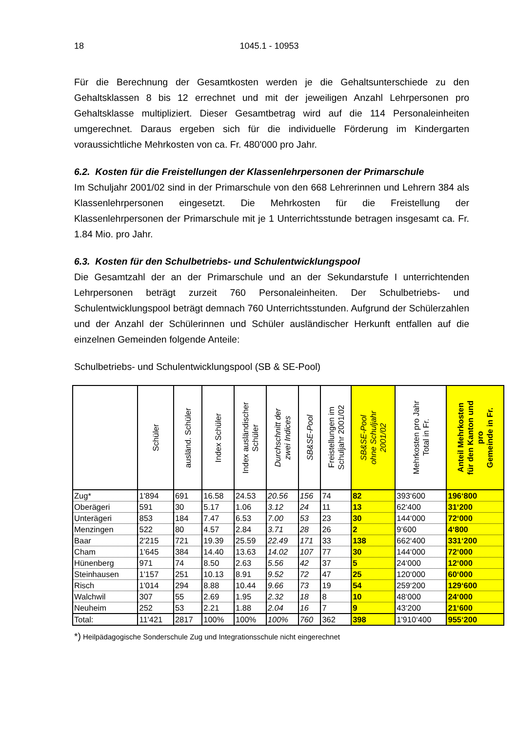18 1045.1 - 10953
Für die Berechnung der Gesamtkosten werden je die Gehaltsunterschiede zu den Gehaltsklassen 8 bis 12 errechnet und mit der jeweiligen Anzahl Lehrpersonen pro Gehaltsklasse multipliziert. Dieser Gesamtbetrag wird auf die 114 Personaleinheiten umgerechnet. Daraus ergeben sich für die individuelle Förderung im Kindergarten voraussichtliche Mehrkosten von ca. Fr. 480'000 pro Jahr.
6.2. Kosten für die Freistellungen der Klassenlehrpersonen der Primarschule
Im Schuljahr 2001/02 sind in der Primarschule von den 668 Lehrerinnen und Lehrern 384 als Klassenlehrpersonen eingesetzt. Die Mehrkosten für die Freistellung der Klassenlehrpersonen der Primarschule mit je 1 Unterrichtsstunde betragen insgesamt ca. Fr. 1.84 Mio. pro Jahr.
6.3. Kosten für den Schulbetriebs- und Schulentwicklungspool
Die Gesamtzahl der an der Primarschule und an der Sekundarstufe I unterrichtenden Lehrpersonen beträgt zurzeit 760 Personaleinheiten. Der Schulbetriebs- und Schulentwicklungspool beträgt demnach 760 Unterrichtsstunden. Aufgrund der Schülerzahlen und der Anzahl der Schülerinnen und Schüler ausländischer Herkunft entfallen auf die einzelnen Gemeinden folgende Anteile:
Schulbetriebs- und Schulentwicklungspool (SB & SE-Pool)
| | Schüler | ausländ. Schüler | Index Schüler | Index ausländischer Schüler | Durchschnitt der zwei Indices | SB&SE-Pool | Freistellungen im Schuljahr 2001/02 | SB&SE-Pool ohne Schuljahr 2001/02 | Mehrkosten pro Jahr Total in Fr. | Anteil Mehrkosten für den Kanton und pro Gemeinde in Fr. |
| --- | --- | --- | --- | --- | --- | --- | --- | --- | --- | --- |
| Zug* | 1'894 | 691 | 16.58 | 24.53 | 20.56 | 156 | 74 | 82 | 393‘600 | 196‘800 |
| Oberägeri | 591 | 30 | 5.17 | 1.06 | 3.12 | 24 | 11 | 13 | 62‘400 | 31‘200 |
| Unterägeri | 853 | 184 | 7.47 | 6.53 | 7.00 | 53 | 23 | 30 | 144‘000 | 72‘000 |
| Menzingen | 522 | 80 | 4.57 | 2.84 | 3.71 | 28 | 26 | 2 | 9‘600 | 4‘800 |
| Baar | 2'215 | 721 | 19.39 | 25.59 | 22.49 | 171 | 33 | 138 | 662‘400 | 331‘200 |
| Cham | 1'645 | 384 | 14.40 | 13.63 | 14.02 | 107 | 77 | 30 | 144‘000 | 72‘000 |
| Hünenberg | 971 | 74 | 8.50 | 2.63 | 5.56 | 42 | 37 | 5 | 24‘000 | 12‘000 |
| Steinhausen | 1'157 | 251 | 10.13 | 8.91 | 9.52 | 72 | 47 | 25 | 120‘000 | 60‘000 |
| Risch | 1'014 | 294 | 8.88 | 10.44 | 9.66 | 73 | 19 | 54 | 259‘200 | 129‘600 |
| Walchwil | 307 | 55 | 2.69 | 1.95 | 2.32 | 18 | 8 | 10 | 48‘000 | 24‘000 |
| Neuheim | 252 | 53 | 2.21 | 1.88 | 2.04 | 16 | 7 | 9 | 43‘200 | 21‘600 |
| Total: | 11'421 | 2817 | 100% | 100% | 100% | 760 | 362 | 398 | 1'910‘400 | 955‘200 |
*) Heilpädagogische Sonderschule Zug und Integrationsschule nicht eingerechnet